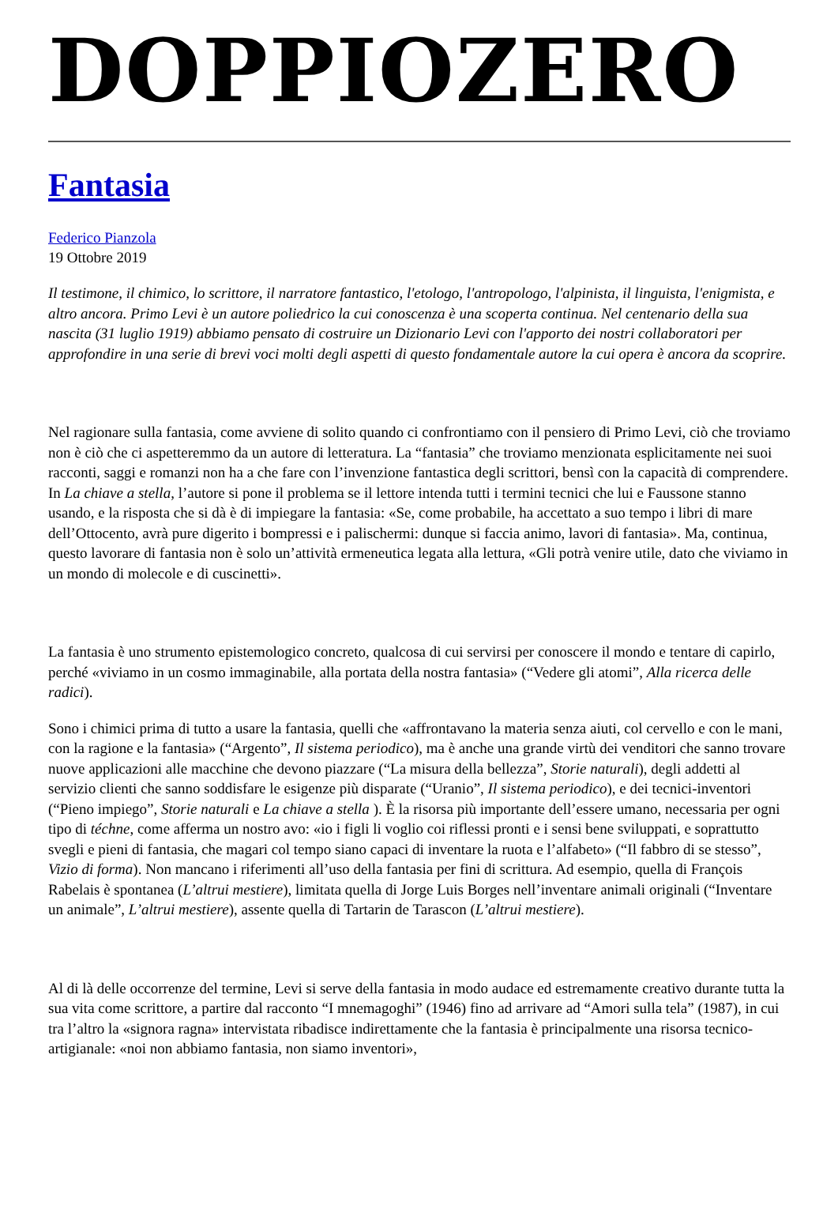DOPPIOZERO
Fantasia
Federico Pianzola
19 Ottobre 2019
Il testimone, il chimico, lo scrittore, il narratore fantastico, l'etologo, l'antropologo, l'alpinista, il linguista, l'enigmista, e altro ancora. Primo Levi è un autore poliedrico la cui conoscenza è una scoperta continua. Nel centenario della sua nascita (31 luglio 1919) abbiamo pensato di costruire un Dizionario Levi con l'apporto dei nostri collaboratori per approfondire in una serie di brevi voci molti degli aspetti di questo fondamentale autore la cui opera è ancora da scoprire.
Nel ragionare sulla fantasia, come avviene di solito quando ci confrontiamo con il pensiero di Primo Levi, ciò che troviamo non è ciò che ci aspetteremmo da un autore di letteratura. La “fantasia” che troviamo menzionata esplicitamente nei suoi racconti, saggi e romanzi non ha a che fare con l’invenzione fantastica degli scrittori, bensì con la capacità di comprendere. In La chiave a stella, l’autore si pone il problema se il lettore intenda tutti i termini tecnici che lui e Faussone stanno usando, e la risposta che si dà è di impiegare la fantasia: «Se, come probabile, ha accettato a suo tempo i libri di mare dell’Ottocento, avrà pure digerito i bompressi e i palischermi: dunque si faccia animo, lavori di fantasia». Ma, continua, questo lavorare di fantasia non è solo un’attività ermeneutica legata alla lettura, «Gli potrà venire utile, dato che viviamo in un mondo di molecole e di cuscinetti».
La fantasia è uno strumento epistemologico concreto, qualcosa di cui servirsi per conoscere il mondo e tentare di capirlo, perché «viviamo in un cosmo immaginabile, alla portata della nostra fantasia» (“Vedere gli atomi”, Alla ricerca delle radici).
Sono i chimici prima di tutto a usare la fantasia, quelli che «affrontavano la materia senza aiuti, col cervello e con le mani, con la ragione e la fantasia» (“Argento”, Il sistema periodico), ma è anche una grande virtù dei venditori che sanno trovare nuove applicazioni alle macchine che devono piazzare (“La misura della bellezza”, Storie naturali), degli addetti al servizio clienti che sanno soddisfare le esigenze più disparate (“Uranio”, Il sistema periodico), e dei tecnici-inventori (“Pieno impiego”, Storie naturali e La chiave a stella ). È la risorsa più importante dell’essere umano, necessaria per ogni tipo di téchne, come afferma un nostro avo: «io i figli li voglio coi riflessi pronti e i sensi bene sviluppati, e soprattutto svegli e pieni di fantasia, che magari col tempo siano capaci di inventare la ruota e l’alfabeto» (“Il fabbro di se stesso”, Vizio di forma). Non mancano i riferimenti all’uso della fantasia per fini di scrittura. Ad esempio, quella di François Rabelais è spontanea (L’altrui mestiere), limitata quella di Jorge Luis Borges nell’inventare animali originali (“Inventare un animale”, L’altrui mestiere), assente quella di Tartarin de Tarascon (L’altrui mestiere).
Al di là delle occorrenze del termine, Levi si serve della fantasia in modo audace ed estremamente creativo durante tutta la sua vita come scrittore, a partire dal racconto “I mnemagoghi” (1946) fino ad arrivare ad “Amori sulla tela” (1987), in cui tra l’altro la «signora ragna» intervistata ribadisce indirettamente che la fantasia è principalmente una risorsa tecnico-artigianale: «noi non abbiamo fantasia, non siamo inventori»,